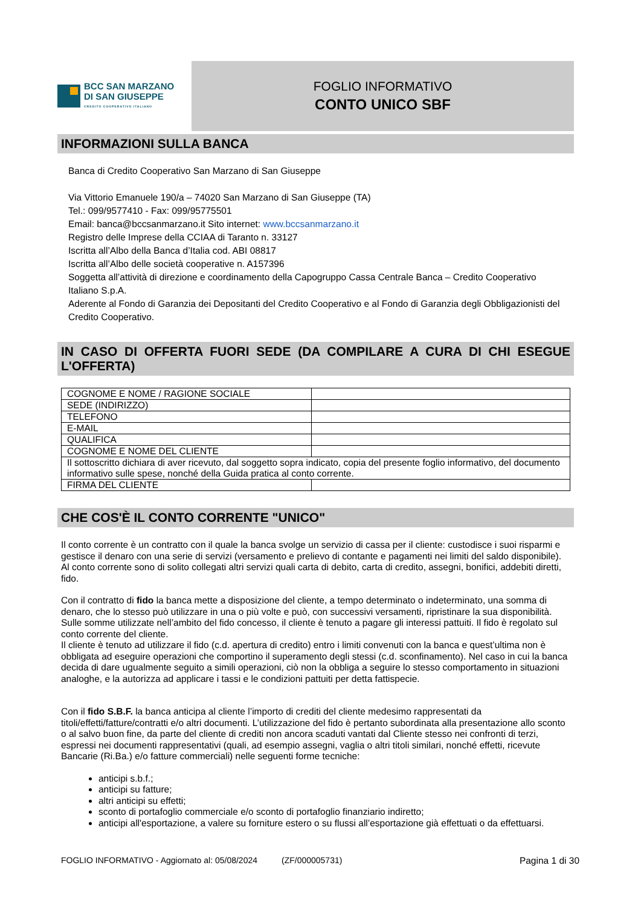BCC SAN MARZANO
DI SAN GIUSEPPE
CREDITO COOPERATIVO ITALIANO
FOGLIO INFORMATIVO
CONTO UNICO SBF
INFORMAZIONI SULLA BANCA
Banca di Credito Cooperativo San Marzano di San Giuseppe
Via Vittorio Emanuele 190/a – 74020 San Marzano di San Giuseppe (TA)
Tel.: 099/9577410 - Fax: 099/95775501
Email: banca@bccsanmarzano.it Sito internet: www.bccsanmarzano.it
Registro delle Imprese della CCIAA di Taranto n. 33127
Iscritta all’Albo della Banca d’Italia cod. ABI 08817
Iscritta all’Albo delle società cooperative n. A157396
Soggetta all’attività di direzione e coordinamento della Capogruppo Cassa Centrale Banca – Credito Cooperativo Italiano S.p.A.
Aderente al Fondo di Garanzia dei Depositanti del Credito Cooperativo e al Fondo di Garanzia degli Obbligazionisti del Credito Cooperativo.
IN CASO DI OFFERTA FUORI SEDE (DA COMPILARE A CURA DI CHI ESEGUE L'OFFERTA)
| COGNOME E NOME / RAGIONE SOCIALE | |
| SEDE (INDIRIZZO) | |
| TELEFONO | |
| E-MAIL | |
| QUALIFICA | |
| COGNOME E NOME DEL CLIENTE | |
| Il sottoscritto dichiara di aver ricevuto, dal soggetto sopra indicato, copia del presente foglio informativo, del documento informativo sulle spese, nonché della Guida pratica al conto corrente. | |
| FIRMA DEL CLIENTE | |
CHE COS'È IL CONTO CORRENTE "UNICO"
Il conto corrente è un contratto con il quale la banca svolge un servizio di cassa per il cliente: custodisce i suoi risparmi e gestisce il denaro con una serie di servizi (versamento e prelievo di contante e pagamenti nei limiti del saldo disponibile).
Al conto corrente sono di solito collegati altri servizi quali carta di debito, carta di credito, assegni, bonifici, addebiti diretti, fido.
Con il contratto di fido la banca mette a disposizione del cliente, a tempo determinato o indeterminato, una somma di denaro, che lo stesso può utilizzare in una o più volte e può, con successivi versamenti, ripristinare la sua disponibilità. Sulle somme utilizzate nell’ambito del fido concesso, il cliente è tenuto a pagare gli interessi pattuiti. Il fido è regolato sul conto corrente del cliente.
Il cliente è tenuto ad utilizzare il fido (c.d. apertura di credito) entro i limiti convenuti con la banca e quest’ultima non è obbligata ad eseguire operazioni che comportino il superamento degli stessi (c.d. sconfinamento). Nel caso in cui la banca decida di dare ugualmente seguito a simili operazioni, ciò non la obbliga a seguire lo stesso comportamento in situazioni analoghe, e la autorizza ad applicare i tassi e le condizioni pattuiti per detta fattispecie.
Con il fido S.B.F. la banca anticipa al cliente l’importo di crediti del cliente medesimo rappresentati da titoli/effetti/fatture/contratti e/o altri documenti. L’utilizzazione del fido è pertanto subordinata alla presentazione allo sconto o al salvo buon fine, da parte del cliente di crediti non ancora scaduti vantati dal Cliente stesso nei confronti di terzi, espressi nei documenti rappresentativi (quali, ad esempio assegni, vaglia o altri titoli similari, nonché effetti, ricevute Bancarie (Ri.Ba.) e/o fatture commerciali) nelle seguenti forme tecniche:
anticipi s.b.f.;
anticipi su fatture;
altri anticipi su effetti;
sconto di portafoglio commerciale e/o sconto di portafoglio finanziario indiretto;
anticipi all'esportazione, a valere su forniture estero o su flussi all’esportazione già effettuati o da effettuarsi.
FOGLIO INFORMATIVO - Aggiornato al: 05/08/2024 (ZF/000005731) Pagina 1 di 30